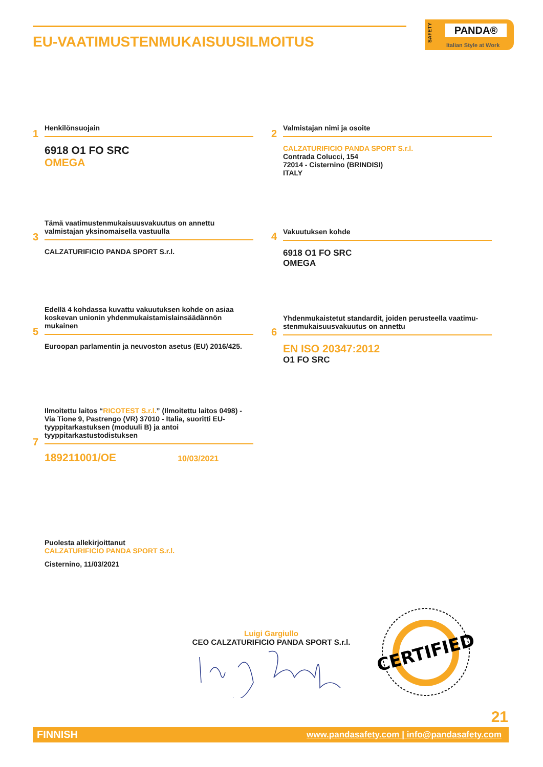EU-VAATIMUSTENMUKAISUUSILMOITUS
SAFETY
PANDA®
Italian Style at Work
1
Henkilönsuojain
6918 O1 FO SRC
OMEGA
2
Valmistajan nimi ja osoite
CALZATURIFICIO PANDA SPORT S.r.l.
Contrada Colucci, 154
72014 - Cisternino (BRINDISI)
ITALY
3
Tämä vaatimustenmukaisuusvakuutus on annettu valmistajan yksinomaisella vastuulla
CALZATURIFICIO PANDA SPORT S.r.l.
4
Vakuutuksen kohde
6918 O1 FO SRC
OMEGA
5
Edellä 4 kohdassa kuvattu vakuutuksen kohde on asiaa koskevan unionin yhdenmukaistamislainsäädännön mukainen
Euroopan parlamentin ja neuvoston asetus (EU) 2016/425.
6
Yhdenmukaistetut standardit, joiden perusteella vaatimu-stenmukaisuusvakuutus on annettu
EN ISO 20347:2012
O1 FO SRC
7
Ilmoitettu laitos “RICOTEST S.r.l.” (Ilmoitettu laitos 0498) - Via Tione 9, Pastrengo (VR) 37010 - Italia, suoritti EU-tyyppitarkastuksen (moduuli B) ja antoi tyyppitarkastustodistuksen
189211001/OE 10/03/2021
Puolesta allekirjoittanut
CALZATURIFICIO PANDA SPORT S.r.l.
Cisternino, 11/03/2021
Luigi Gargiullo
CEO CALZATURIFICIO PANDA SPORT S.r.l.
CERTIFIED
21
FINNISH www.pandasafety.com | info@pandasafety.com